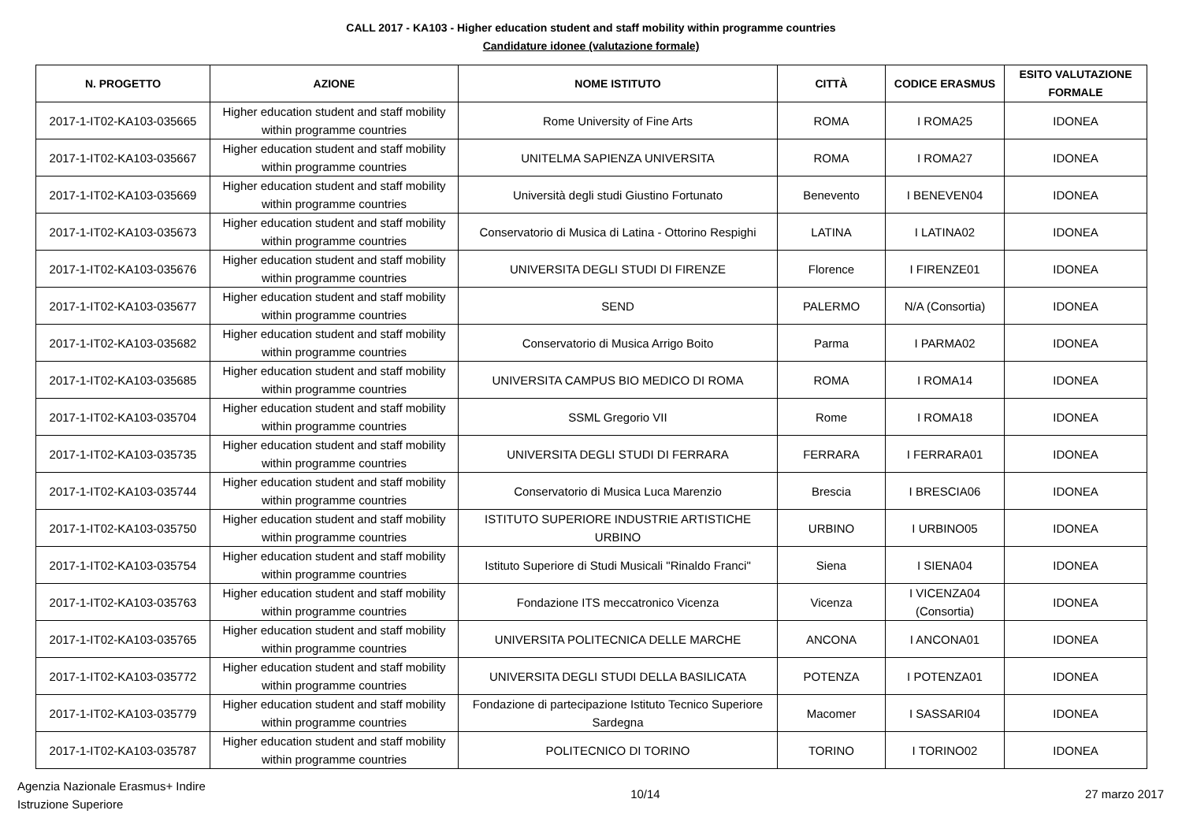CALL 2017 - KA103 - Higher education student and staff mobility within programme countries
Candidature idonee (valutazione formale)
| N. PROGETTO | AZIONE | NOME ISTITUTO | CITTÀ | CODICE ERASMUS | ESITO VALUTAZIONE FORMALE |
| --- | --- | --- | --- | --- | --- |
| 2017-1-IT02-KA103-035665 | Higher education student and staff mobility within programme countries | Rome University of Fine Arts | ROMA | I ROMA25 | IDONEA |
| 2017-1-IT02-KA103-035667 | Higher education student and staff mobility within programme countries | UNITELMA SAPIENZA UNIVERSITA | ROMA | I ROMA27 | IDONEA |
| 2017-1-IT02-KA103-035669 | Higher education student and staff mobility within programme countries | Università degli studi Giustino Fortunato | Benevento | I BENEVEN04 | IDONEA |
| 2017-1-IT02-KA103-035673 | Higher education student and staff mobility within programme countries | Conservatorio di Musica di Latina - Ottorino Respighi | LATINA | I LATINA02 | IDONEA |
| 2017-1-IT02-KA103-035676 | Higher education student and staff mobility within programme countries | UNIVERSITA DEGLI STUDI DI FIRENZE | Florence | I FIRENZE01 | IDONEA |
| 2017-1-IT02-KA103-035677 | Higher education student and staff mobility within programme countries | SEND | PALERMO | N/A (Consortia) | IDONEA |
| 2017-1-IT02-KA103-035682 | Higher education student and staff mobility within programme countries | Conservatorio di Musica Arrigo Boito | Parma | I PARMA02 | IDONEA |
| 2017-1-IT02-KA103-035685 | Higher education student and staff mobility within programme countries | UNIVERSITA CAMPUS BIO MEDICO DI ROMA | ROMA | I ROMA14 | IDONEA |
| 2017-1-IT02-KA103-035704 | Higher education student and staff mobility within programme countries | SSML Gregorio VII | Rome | I ROMA18 | IDONEA |
| 2017-1-IT02-KA103-035735 | Higher education student and staff mobility within programme countries | UNIVERSITA DEGLI STUDI DI FERRARA | FERRARA | I FERRARA01 | IDONEA |
| 2017-1-IT02-KA103-035744 | Higher education student and staff mobility within programme countries | Conservatorio di Musica Luca Marenzio | Brescia | I BRESCIA06 | IDONEA |
| 2017-1-IT02-KA103-035750 | Higher education student and staff mobility within programme countries | ISTITUTO SUPERIORE INDUSTRIE ARTISTICHE URBINO | URBINO | I URBINO05 | IDONEA |
| 2017-1-IT02-KA103-035754 | Higher education student and staff mobility within programme countries | Istituto Superiore di Studi Musicali "Rinaldo Franci" | Siena | I SIENA04 | IDONEA |
| 2017-1-IT02-KA103-035763 | Higher education student and staff mobility within programme countries | Fondazione ITS meccatronico Vicenza | Vicenza | I VICENZA04 (Consortia) | IDONEA |
| 2017-1-IT02-KA103-035765 | Higher education student and staff mobility within programme countries | UNIVERSITA POLITECNICA DELLE MARCHE | ANCONA | I ANCONA01 | IDONEA |
| 2017-1-IT02-KA103-035772 | Higher education student and staff mobility within programme countries | UNIVERSITA DEGLI STUDI DELLA BASILICATA | POTENZA | I POTENZA01 | IDONEA |
| 2017-1-IT02-KA103-035779 | Higher education student and staff mobility within programme countries | Fondazione di partecipazione Istituto Tecnico Superiore Sardegna | Macomer | I SASSARI04 | IDONEA |
| 2017-1-IT02-KA103-035787 | Higher education student and staff mobility within programme countries | POLITECNICO DI TORINO | TORINO | I TORINO02 | IDONEA |
Agenzia Nazionale Erasmus+ Indire
Istruzione Superiore
10/14 27 marzo 2017